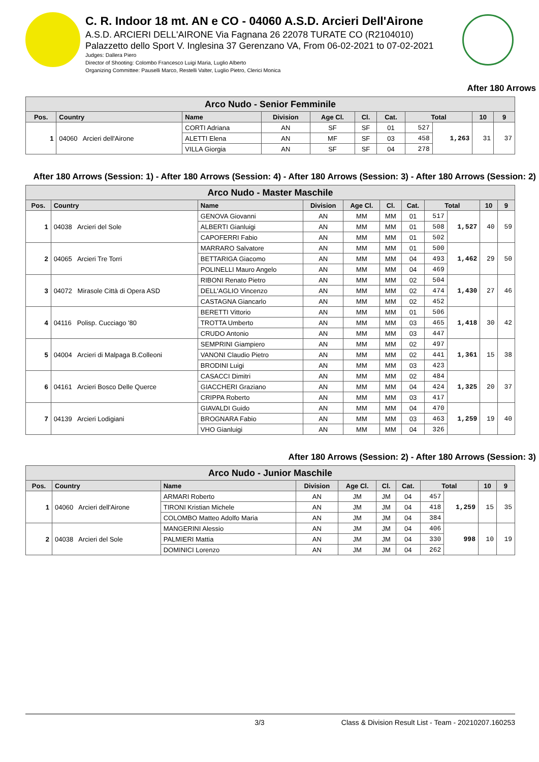C. R. Indoor 18 mt. AN e CO - 04060 A.S.D. Arcieri Dell'Airone
A.S.D. ARCIERI DELL'AIRONE Via Fagnana 26 22078 TURATE CO (R2104010)
Palazzetto dello Sport V. Inglesina 37 Gerenzano VA, From 06-02-2021 to 07-02-2021
Judges: Dallera Piero
Director of Shooting: Colombo Francesco Luigi Maria, Luglio Alberto
Organizing Committee: Pauselli Marco, Restelli Valter, Luglio Pietro, Clerici Monica
After 180 Arrows
| Arco Nudo - Senior Femminile | | | | | | | | | | |
| --- | --- | --- | --- | --- | --- | --- | --- | --- | --- | --- |
| Pos. | Country | Name | Division | Age Cl. | Cl. | Cat. | Total | | 10 | 9 |
| 1 | 04060 Arcieri dell'Airone | CORTI Adriana | AN | SF | SF | 01 | 527 | 1,263 | 31 | 37 |
| | | ALETTI Elena | AN | MF | SF | 03 | 458 | | | |
| | | VILLA Giorgia | AN | SF | SF | 04 | 278 | | | |
After 180 Arrows (Session: 1) - After 180 Arrows (Session: 4) - After 180 Arrows (Session: 3) - After 180 Arrows (Session: 2)
| Arco Nudo - Master Maschile | | | | | | | | | | |
| --- | --- | --- | --- | --- | --- | --- | --- | --- | --- | --- |
| Pos. | Country | Name | Division | Age Cl. | Cl. | Cat. | Total | | 10 | 9 |
| 1 | 04038 Arcieri del Sole | GENOVA Giovanni | AN | MM | MM | 01 | 517 | 1,527 | 40 | 59 |
| | | ALBERTI Gianluigi | AN | MM | MM | 01 | 508 | | | |
| | | CAPOFERRI Fabio | AN | MM | MM | 01 | 502 | | | |
| 2 | 04065 Arcieri Tre Torri | MARRARO Salvatore | AN | MM | MM | 01 | 500 | 1,462 | 29 | 50 |
| | | BETTARIGA Giacomo | AN | MM | MM | 04 | 493 | | | |
| | | POLINELLI Mauro Angelo | AN | MM | MM | 04 | 469 | | | |
| 3 | 04072 Mirasole Città di Opera ASD | RIBONI Renato Pietro | AN | MM | MM | 02 | 504 | 1,430 | 27 | 46 |
| | | DELL'AGLIO Vincenzo | AN | MM | MM | 02 | 474 | | | |
| | | CASTAGNA Giancarlo | AN | MM | MM | 02 | 452 | | | |
| 4 | 04116 Polisp. Cucciago '80 | BERETTI Vittorio | AN | MM | MM | 01 | 506 | 1,418 | 30 | 42 |
| | | TROTTA Umberto | AN | MM | MM | 03 | 465 | | | |
| | | CRUDO Antonio | AN | MM | MM | 03 | 447 | | | |
| 5 | 04004 Arcieri di Malpaga B.Colleoni | SEMPRINI Giampiero | AN | MM | MM | 02 | 497 | 1,361 | 15 | 38 |
| | | VANONI Claudio Pietro | AN | MM | MM | 02 | 441 | | | |
| | | BRODINI Luigi | AN | MM | MM | 03 | 423 | | | |
| 6 | 04161 Arcieri Bosco Delle Querce | CASACCI Dimitri | AN | MM | MM | 02 | 484 | 1,325 | 20 | 37 |
| | | GIACCHERI Graziano | AN | MM | MM | 04 | 424 | | | |
| | | CRIPPA Roberto | AN | MM | MM | 03 | 417 | | | |
| 7 | 04139 Arcieri Lodigiani | GIAVALDI Guido | AN | MM | MM | 04 | 470 | 1,259 | 19 | 40 |
| | | BROGNARA Fabio | AN | MM | MM | 03 | 463 | | | |
| | | VHO Gianluigi | AN | MM | MM | 04 | 326 | | | |
After 180 Arrows (Session: 2) - After 180 Arrows (Session: 3)
| Arco Nudo - Junior Maschile | | | | | | | | | | |
| --- | --- | --- | --- | --- | --- | --- | --- | --- | --- | --- |
| Pos. | Country | Name | Division | Age Cl. | Cl. | Cat. | Total | | 10 | 9 |
| 1 | 04060 Arcieri dell'Airone | ARMARI Roberto | AN | JM | JM | 04 | 457 | 1,259 | 15 | 35 |
| | | TIRONI Kristian Michele | AN | JM | JM | 04 | 418 | | | |
| | | COLOMBO Matteo Adolfo Maria | AN | JM | JM | 04 | 384 | | | |
| 2 | 04038 Arcieri del Sole | MANGERINI Alessio | AN | JM | JM | 04 | 406 | 998 | 10 | 19 |
| | | PALMIERI Mattia | AN | JM | JM | 04 | 330 | | | |
| | | DOMINICI Lorenzo | AN | JM | JM | 04 | 262 | | | |
3/3 Class & Division Result List - Team - 20210207.160253